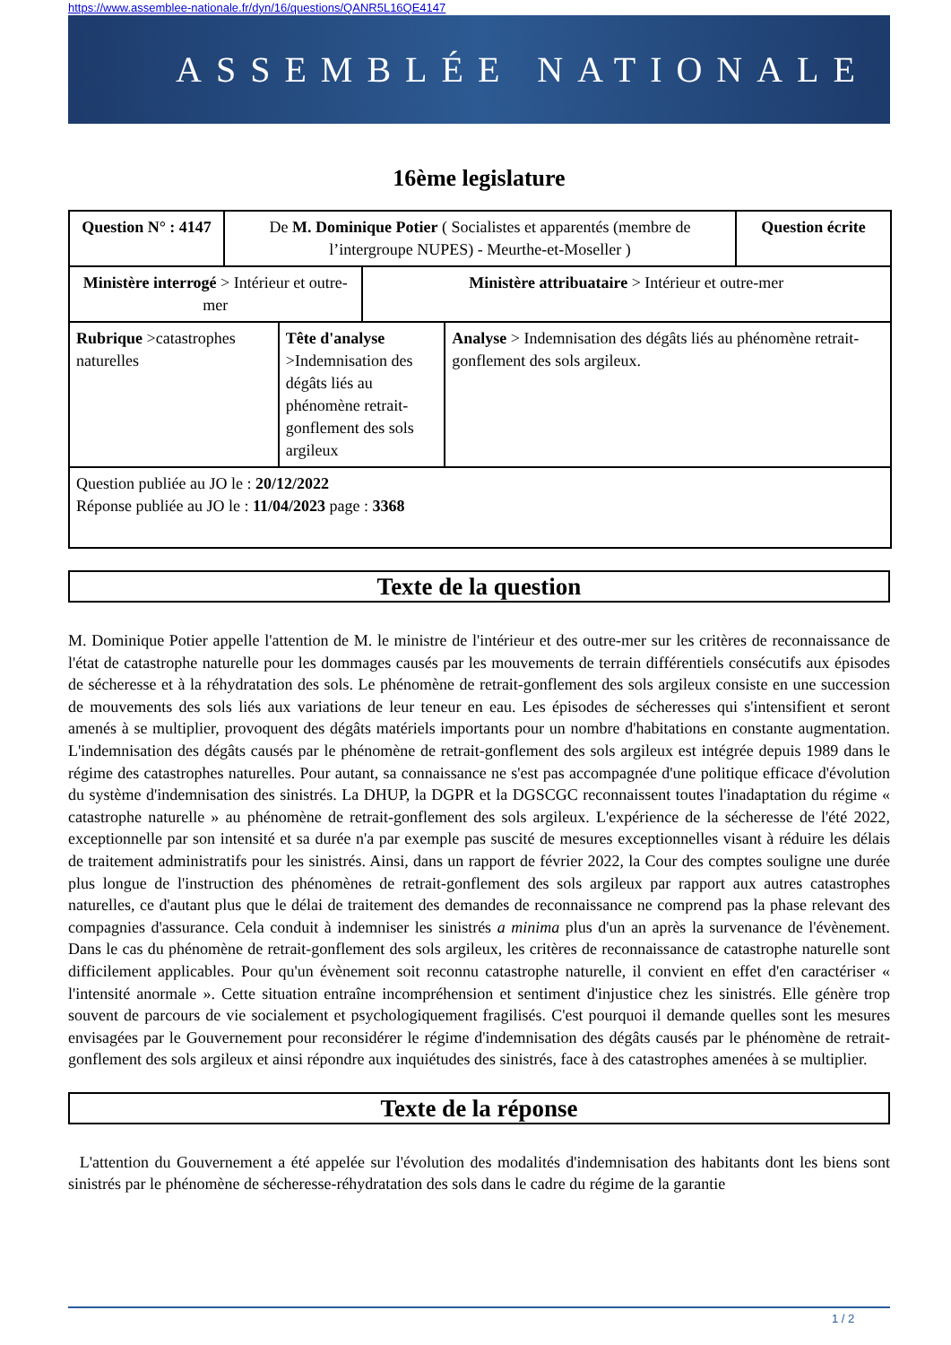https://www.assemblee-nationale.fr/dyn/16/questions/QANR5L16QE4147
ASSEMBLÉE NATIONALE
16ème legislature
| Question N° : 4147 | De M. Dominique Potier ( Socialistes et apparentés (membre de l’intergroupe NUPES) - Meurthe-et-Moseller ) | | | | Question écrite |
| Ministère interrogé > Intérieur et outre-mer | | | Ministère attribuataire > Intérieur et outre-mer | | |
| Rubrique >catastrophes naturelles | | Tête d'analyse >Indemnisation des dégâts liés au phénomène retrait-gonflement des sols argileux | | Analyse > Indemnisation des dégâts liés au phénomène retrait-gonflement des sols argileux. | |
| Question publiée au JO le : 20/12/2022 Réponse publiée au JO le : 11/04/2023 page : 3368 | | | | | |
Texte de la question
M. Dominique Potier appelle l'attention de M. le ministre de l'intérieur et des outre-mer sur les critères de reconnaissance de l'état de catastrophe naturelle pour les dommages causés par les mouvements de terrain différentiels consécutifs aux épisodes de sécheresse et à la réhydratation des sols. Le phénomène de retrait-gonflement des sols argileux consiste en une succession de mouvements des sols liés aux variations de leur teneur en eau. Les épisodes de sécheresses qui s'intensifient et seront amenés à se multiplier, provoquent des dégâts matériels importants pour un nombre d'habitations en constante augmentation. L'indemnisation des dégâts causés par le phénomène de retrait-gonflement des sols argileux est intégrée depuis 1989 dans le régime des catastrophes naturelles. Pour autant, sa connaissance ne s'est pas accompagnée d'une politique efficace d'évolution du système d'indemnisation des sinistrés. La DHUP, la DGPR et la DGSCGC reconnaissent toutes l'inadaptation du régime « catastrophe naturelle » au phénomène de retrait-gonflement des sols argileux. L'expérience de la sécheresse de l'été 2022, exceptionnelle par son intensité et sa durée n'a par exemple pas suscité de mesures exceptionnelles visant à réduire les délais de traitement administratifs pour les sinistrés. Ainsi, dans un rapport de février 2022, la Cour des comptes souligne une durée plus longue de l'instruction des phénomènes de retrait-gonflement des sols argileux par rapport aux autres catastrophes naturelles, ce d'autant plus que le délai de traitement des demandes de reconnaissance ne comprend pas la phase relevant des compagnies d'assurance. Cela conduit à indemniser les sinistrés a minima plus d'un an après la survenance de l'évènement. Dans le cas du phénomène de retrait-gonflement des sols argileux, les critères de reconnaissance de catastrophe naturelle sont difficilement applicables. Pour qu'un évènement soit reconnu catastrophe naturelle, il convient en effet d'en caractériser « l'intensité anormale ». Cette situation entraîne incompréhension et sentiment d'injustice chez les sinistrés. Elle génère trop souvent de parcours de vie socialement et psychologiquement fragilisés. C'est pourquoi il demande quelles sont les mesures envisagées par le Gouvernement pour reconsidérer le régime d'indemnisation des dégâts causés par le phénomène de retrait-gonflement des sols argileux et ainsi répondre aux inquiétudes des sinistrés, face à des catastrophes amenées à se multiplier.
Texte de la réponse
L'attention du Gouvernement a été appelée sur l'évolution des modalités d'indemnisation des habitants dont les biens sont sinistrés par le phénomène de sécheresse-réhydratation des sols dans le cadre du régime de la garantie
1 / 2